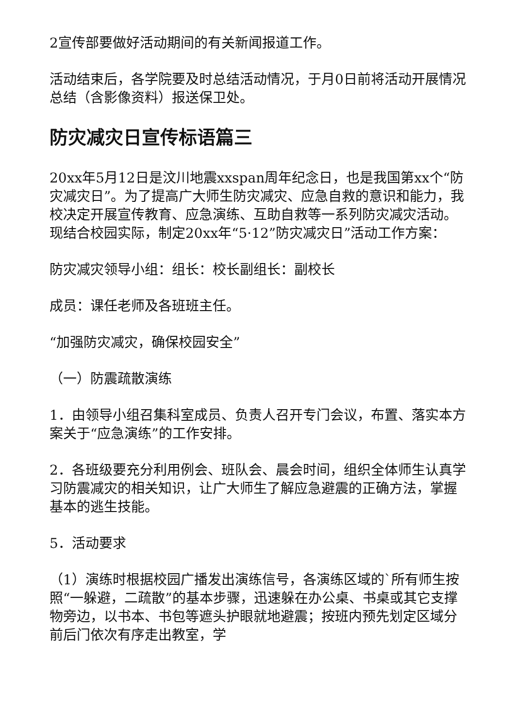2宣传部要做好活动期间的有关新闻报道工作。
活动结束后，各学院要及时总结活动情况，于月0日前将活动开展情况总结（含影像资料）报送保卫处。
防灾减灾日宣传标语篇三
20xx年5月12日是汶川地震xxspan周年纪念日，也是我国第xx个“防灾减灾日”。为了提高广大师生防灾减灾、应急自救的意识和能力，我校决定开展宣传教育、应急演练、互助自救等一系列防灾减灾活动。现结合校园实际，制定20xx年“5·12”防灾减灾日”活动工作方案：
防灾减灾领导小组：组长：校长副组长：副校长
成员：课任老师及各班班主任。
“加强防灾减灾，确保校园安全”
（一）防震疏散演练
1．由领导小组召集科室成员、负责人召开专门会议，布置、落实本方案关于“应急演练”的工作安排。
2．各班级要充分利用例会、班队会、晨会时间，组织全体师生认真学习防震减灾的相关知识，让广大师生了解应急避震的正确方法，掌握基本的逃生技能。
5．活动要求
（1）演练时根据校园广播发出演练信号，各演练区域的`所有师生按照“一躲避，二疏散”的基本步骤，迅速躲在办公桌、书桌或其它支撑物旁边，以书本、书包等遮头护眼就地避震；按班内预先划定区域分前后门依次有序走出教室，学